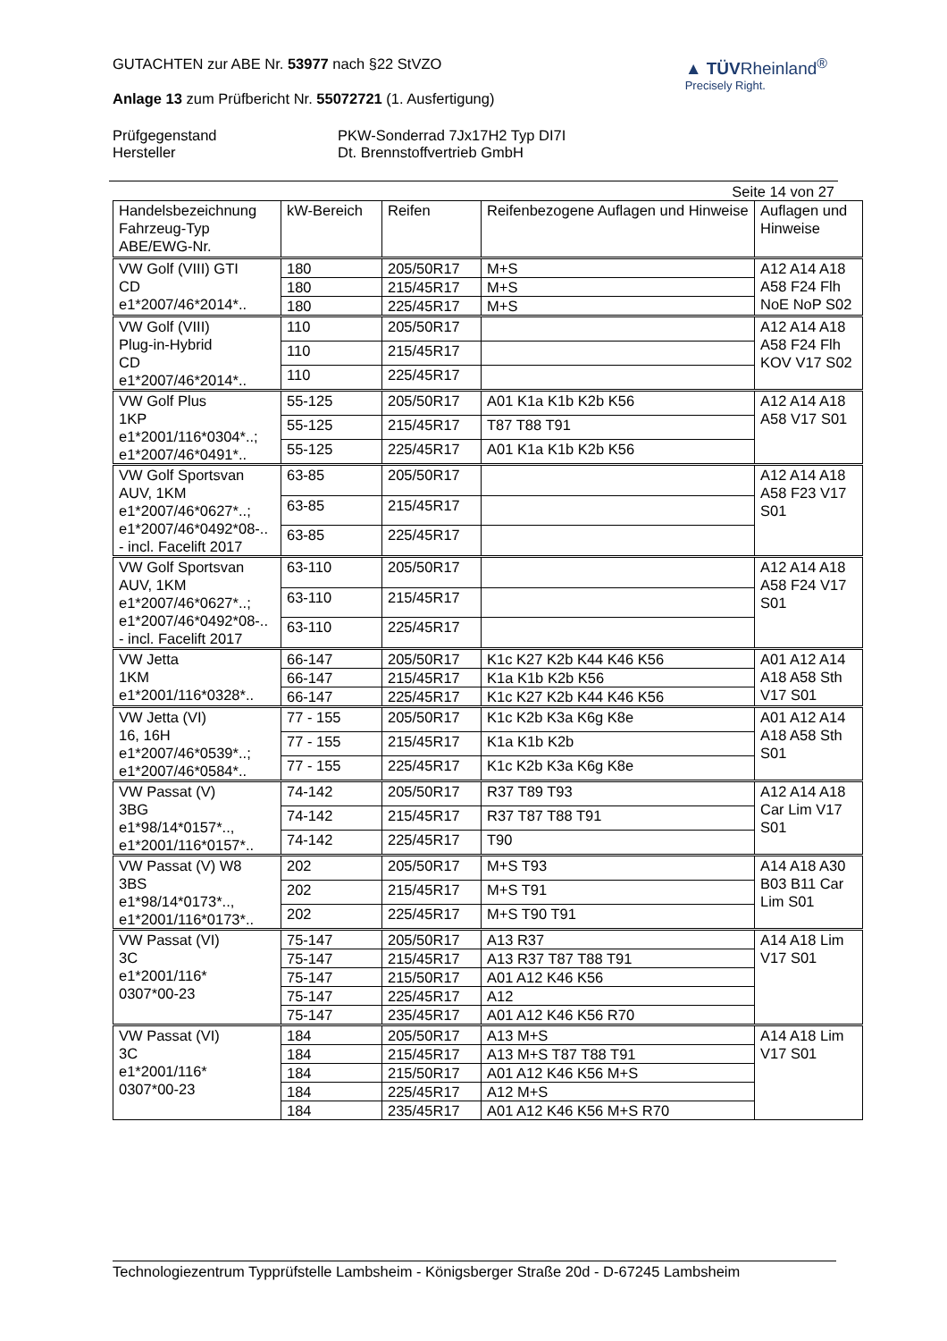GUTACHTEN zur ABE Nr. 53977 nach §22 StVZO
Anlage 13 zum Prüfbericht Nr. 55072721 (1. Ausfertigung)
▲ TÜVRheinland<sup>®</sup>
Precisely Right.
Prüfgegenstand PKW-Sonderrad 7Jx17H2 Typ DI7I Hersteller Dt. Brennstoffvertrieb GmbH
Seite 14 von 27
| Handelsbezeichnung Fahrzeug-Typ ABE/EWG-Nr. | kW-Bereich | Reifen | Reifenbezogene Auflagen und Hinweise | Auflagen und Hinweise |
| --- | --- | --- | --- | --- |
| VW Golf (VIII) GTI CD e1*2007/46*2014*.. | 180 | 205/50R17 | M+S | A12 A14 A18 A58 F24 Flh NoE NoP S02 |
| | 180 | 215/45R17 | M+S | |
| | 180 | 225/45R17 | M+S | |
| VW Golf (VIII) Plug-in-Hybrid CD e1*2007/46*2014*.. | 110 | 205/50R17 | | A12 A14 A18 A58 F24 Flh KOV V17 S02 |
| | 110 | 215/45R17 | | |
| | 110 | 225/45R17 | | |
| VW Golf Plus 1KP e1*2001/116*0304*..; e1*2007/46*0491*.. | 55-125 | 205/50R17 | A01 K1a K1b K2b K56 | A12 A14 A18 A58 V17 S01 |
| | 55-125 | 215/45R17 | T87 T88 T91 | |
| | 55-125 | 225/45R17 | A01 K1a K1b K2b K56 | |
| VW Golf Sportsvan AUV, 1KM e1*2007/46*0627*..; e1*2007/46*0492*08-.. - incl. Facelift 2017 | 63-85 | 205/50R17 | | A12 A14 A18 A58 F23 V17 S01 |
| | 63-85 | 215/45R17 | | |
| | 63-85 | 225/45R17 | | |
| VW Golf Sportsvan AUV, 1KM e1*2007/46*0627*..; e1*2007/46*0492*08-.. - incl. Facelift 2017 | 63-110 | 205/50R17 | | A12 A14 A18 A58 F24 V17 S01 |
| | 63-110 | 215/45R17 | | |
| | 63-110 | 225/45R17 | | |
| VW Jetta 1KM e1*2001/116*0328*.. | 66-147 | 205/50R17 | K1c K27 K2b K44 K46 K56 | A01 A12 A14 A18 A58 Sth V17 S01 |
| | 66-147 | 215/45R17 | K1a K1b K2b K56 | |
| | 66-147 | 225/45R17 | K1c K27 K2b K44 K46 K56 | |
| VW Jetta (VI) 16, 16H e1*2007/46*0539*..; e1*2007/46*0584*.. | 77 - 155 | 205/50R17 | K1c K2b K3a K6g K8e | A01 A12 A14 A18 A58 Sth S01 |
| | 77 - 155 | 215/45R17 | K1a K1b K2b | |
| | 77 - 155 | 225/45R17 | K1c K2b K3a K6g K8e | |
| VW Passat (V) 3BG e1*98/14*0157*.., e1*2001/116*0157*.. | 74-142 | 205/50R17 | R37 T89 T93 | A12 A14 A18 Car Lim V17 S01 |
| | 74-142 | 215/45R17 | R37 T87 T88 T91 | |
| | 74-142 | 225/45R17 | T90 | |
| VW Passat (V) W8 3BS e1*98/14*0173*.., e1*2001/116*0173*.. | 202 | 205/50R17 | M+S T93 | A14 A18 A30 B03 B11 Car Lim S01 |
| | 202 | 215/45R17 | M+S T91 | |
| | 202 | 225/45R17 | M+S T90 T91 | |
| VW Passat (VI) 3C e1*2001/116* 0307*00-23 | 75-147 | 205/50R17 | A13 R37 | A14 A18 Lim V17 S01 |
| | 75-147 | 215/45R17 | A13 R37 T87 T88 T91 | |
| | 75-147 | 215/50R17 | A01 A12 K46 K56 | |
| | 75-147 | 225/45R17 | A12 | |
| | 75-147 | 235/45R17 | A01 A12 K46 K56 R70 | |
| VW Passat (VI) 3C e1*2001/116* 0307*00-23 | 184 | 205/50R17 | A13 M+S | A14 A18 Lim V17 S01 |
| | 184 | 215/45R17 | A13 M+S T87 T88 T91 | |
| | 184 | 215/50R17 | A01 A12 K46 K56 M+S | |
| | 184 | 225/45R17 | A12 M+S | |
| | 184 | 235/45R17 | A01 A12 K46 K56 M+S R70 | |
Technologiezentrum Typprüfstelle Lambsheim - Königsberger Straße 20d - D-67245 Lambsheim